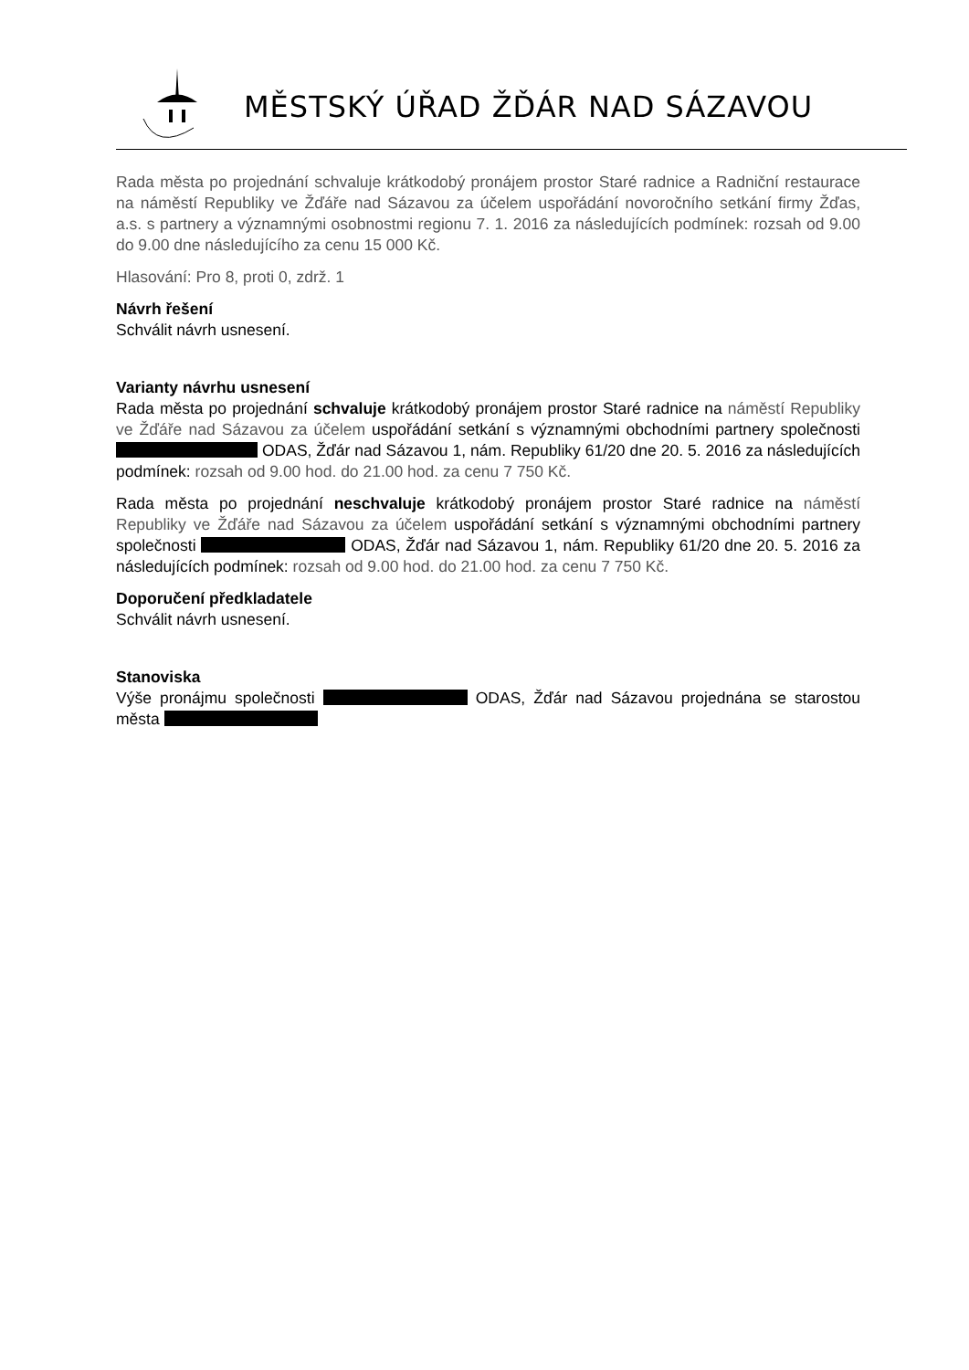MĚSTSKÝ ÚŘAD ŽĎÁR NAD SÁZAVOU
Rada města po projednání schvaluje krátkodobý pronájem prostor Staré radnice a Radniční restaurace na náměstí Republiky ve Žďáře nad Sázavou za účelem uspořádání novoročního setkání firmy Žďas, a.s. s partnery a významnými osobnostmi regionu 7. 1. 2016 za následujících podmínek: rozsah od 9.00 do 9.00 dne následujícího za cenu 15 000 Kč.
Hlasování: Pro 8, proti 0, zdrž. 1
Návrh řešení
Schválit návrh usnesení.
Varianty návrhu usnesení
Rada města po projednání schvaluje krátkodobý pronájem prostor Staré radnice na náměstí Republiky ve Žďáře nad Sázavou za účelem uspořádání setkání s významnými obchodními partnery společnosti ODAS, Žďár nad Sázavou 1, nám. Republiky 61/20 dne 20. 5. 2016 za následujících podmínek: rozsah od 9.00 hod. do 21.00 hod. za cenu 7 750 Kč.
Rada města po projednání neschvaluje krátkodobý pronájem prostor Staré radnice na náměstí Republiky ve Žďáře nad Sázavou za účelem uspořádání setkání s významnými obchodními partnery společnosti ODAS, Žďár nad Sázavou 1, nám. Republiky 61/20 dne 20. 5. 2016 za následujících podmínek: rozsah od 9.00 hod. do 21.00 hod. za cenu 7 750 Kč.
Doporučení předkladatele
Schválit návrh usnesení.
Stanoviska
Výše pronájmu společnosti ODAS, Žďár nad Sázavou projednána se starostou města